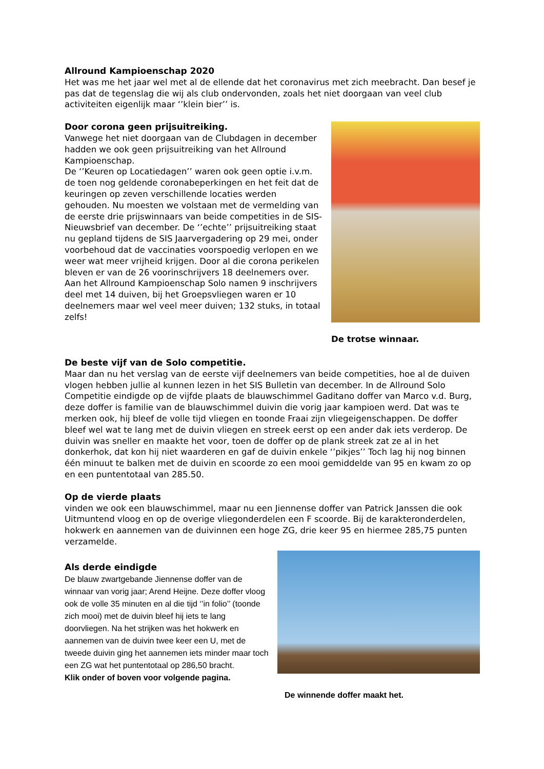Allround Kampioenschap 2020
Het was me het jaar wel met al de ellende dat het coronavirus met zich meebracht. Dan besef je pas dat de tegenslag die wij als club ondervonden, zoals het niet doorgaan van veel club activiteiten eigenlijk maar ‘’klein bier’’ is.
Door corona geen prijsuitreiking.
Vanwege het niet doorgaan van de Clubdagen in december hadden we ook geen prijsuitreiking van het Allround Kampioenschap.
De ‘’Keuren op Locatiedagen’’ waren ook geen optie i.v.m. de toen nog geldende coronabeperkingen en het feit dat de keuringen op zeven verschillende locaties werden gehouden. Nu moesten we volstaan met de vermelding van de eerste drie prijswinnaars van beide competities in de SIS-Nieuwsbrief van december. De ‘’echte’’ prijsuitreiking staat nu gepland tijdens de SIS Jaarvergadering op 29 mei, onder voorbehoud dat de vaccinaties voorspoedig verlopen en we weer wat meer vrijheid krijgen. Door al die corona perikelen bleven er van de 26 voorinschrijvers 18 deelnemers over. Aan het Allround Kampioenschap Solo namen 9 inschrijvers deel met 14 duiven, bij het Groepsvliegen waren er 10 deelnemers maar wel veel meer duiven; 132 stuks, in totaal zelfs!
De trotse winnaar.
De beste vijf van de Solo competitie.
Maar dan nu het verslag van de eerste vijf deelnemers van beide competities, hoe al de duiven vlogen hebben jullie al kunnen lezen in het SIS Bulletin van december. In de Allround Solo Competitie eindigde op de vijfde plaats de blauwschimmel Gaditano doffer van Marco v.d. Burg, deze doffer is familie van de blauwschimmel duivin die vorig jaar kampioen werd. Dat was te merken ook, hij bleef de volle tijd vliegen en toonde Fraai zijn vliegeigenschappen. De doffer bleef wel wat te lang met de duivin vliegen en streek eerst op een ander dak iets verderop. De duivin was sneller en maakte het voor, toen de doffer op de plank streek zat ze al in het donkerhok, dat kon hij niet waarderen en gaf de duivin enkele ‘’pikjes’’ Toch lag hij nog binnen één minuut te balken met de duivin en scoorde zo een mooi gemiddelde van 95 en kwam zo op en een puntentotaal van 285.50.
Op de vierde plaats
vinden we ook een blauwschimmel, maar nu een Jiennense doffer van Patrick Janssen die ook Uitmuntend vloog en op de overige vliegonderdelen een F scoorde. Bij de karakteronderdelen, hokwerk en aannemen van de duivinnen een hoge ZG, drie keer 95 en hiermee 285,75 punten verzamelde.
Als derde eindigde
De blauw zwartgebande Jiennense doffer van de winnaar van vorig jaar; Arend Heijne. Deze doffer vloog ook de volle 35 minuten en al die tijd ‘’in folio’’ (toonde zich mooi) met de duivin bleef hij iets te lang doorvliegen. Na het strijken was het hokwerk en aannemen van de duivin twee keer een U, met de tweede duivin ging het aannemen iets minder maar toch een ZG wat het puntentotaal op 286,50 bracht.
Klik onder of boven voor volgende pagina.
De winnende doffer maakt het.